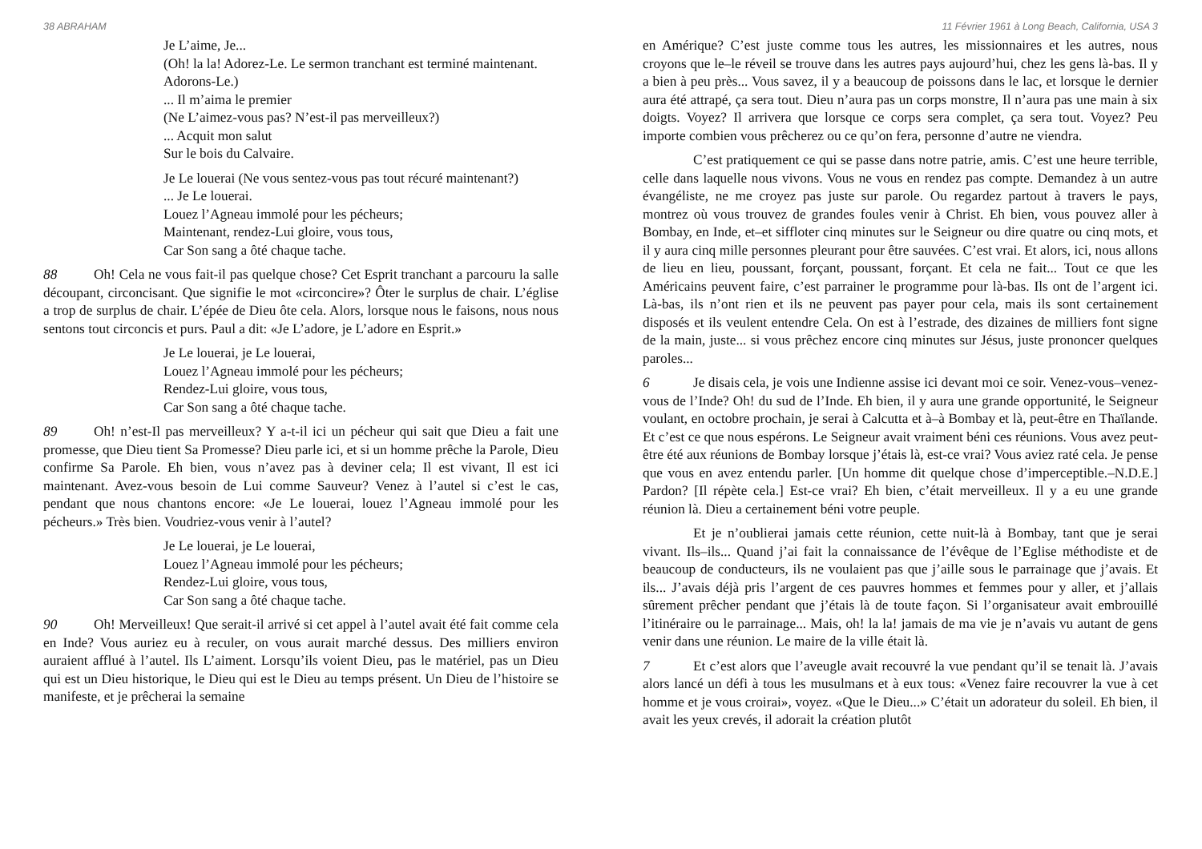38 ABRAHAM
Je L’aime, Je...
(Oh! la la! Adorez-Le. Le sermon tranchant est terminé maintenant. Adorons-Le.)
... Il m’aima le premier
(Ne L’aimez-vous pas? N’est-il pas merveilleux?)
... Acquit mon salut
Sur le bois du Calvaire.
Je Le louerai (Ne vous sentez-vous pas tout récuré maintenant?)
... Je Le louerai.
Louez l’Agneau immolé pour les pécheurs;
Maintenant, rendez-Lui gloire, vous tous,
Car Son sang a ôté chaque tache.
88 Oh! Cela ne vous fait-il pas quelque chose? Cet Esprit tranchant a parcouru la salle découpant, circoncisant. Que signifie le mot «circoncire»? Ôter le surplus de chair. L’église a trop de surplus de chair. L’épée de Dieu ôte cela. Alors, lorsque nous le faisons, nous nous sentons tout circoncis et purs. Paul a dit: «Je L’adore, je L’adore en Esprit.»
Je Le louerai, je Le louerai,
Louez l’Agneau immolé pour les pécheurs;
Rendez-Lui gloire, vous tous,
Car Son sang a ôté chaque tache.
89 Oh! n’est-Il pas merveilleux? Y a-t-il ici un pécheur qui sait que Dieu a fait une promesse, que Dieu tient Sa Promesse? Dieu parle ici, et si un homme prêche la Parole, Dieu confirme Sa Parole. Eh bien, vous n’avez pas à deviner cela; Il est vivant, Il est ici maintenant. Avez-vous besoin de Lui comme Sauveur? Venez à l’autel si c’est le cas, pendant que nous chantons encore: «Je Le louerai, louez l’Agneau immolé pour les pécheurs.» Très bien. Voudriez-vous venir à l’autel?
Je Le louerai, je Le louerai,
Louez l’Agneau immolé pour les pécheurs;
Rendez-Lui gloire, vous tous,
Car Son sang a ôté chaque tache.
90 Oh! Merveilleux! Que serait-il arrivé si cet appel à l’autel avait été fait comme cela en Inde? Vous auriez eu à reculer, on vous aurait marché dessus. Des milliers environ auraient afflué à l’autel. Ils L’aiment. Lorsqu’ils voient Dieu, pas le matériel, pas un Dieu qui est un Dieu historique, le Dieu qui est le Dieu au temps présent. Un Dieu de l’histoire se manifeste, et je prêcherai la semaine
11 Février 1961 à Long Beach, California, USA 3
en Amérique? C’est juste comme tous les autres, les missionnaires et les autres, nous croyons que le–le réveil se trouve dans les autres pays aujourd’hui, chez les gens là-bas. Il y a bien à peu près... Vous savez, il y a beaucoup de poissons dans le lac, et lorsque le dernier aura été attrapé, ça sera tout. Dieu n’aura pas un corps monstre, Il n’aura pas une main à six doigts. Voyez? Il arrivera que lorsque ce corps sera complet, ça sera tout. Voyez? Peu importe combien vous prêcherez ou ce qu’on fera, personne d’autre ne viendra.
C’est pratiquement ce qui se passe dans notre patrie, amis. C’est une heure terrible, celle dans laquelle nous vivons. Vous ne vous en rendez pas compte. Demandez à un autre évangéliste, ne me croyez pas juste sur parole. Ou regardez partout à travers le pays, montrez où vous trouvez de grandes foules venir à Christ. Eh bien, vous pouvez aller à Bombay, en Inde, et–et siffloter cinq minutes sur le Seigneur ou dire quatre ou cinq mots, et il y aura cinq mille personnes pleurant pour être sauvées. C’est vrai. Et alors, ici, nous allons de lieu en lieu, poussant, forçant, poussant, forçant. Et cela ne fait... Tout ce que les Américains peuvent faire, c’est parrainer le programme pour là-bas. Ils ont de l’argent ici. Là-bas, ils n’ont rien et ils ne peuvent pas payer pour cela, mais ils sont certainement disposés et ils veulent entendre Cela. On est à l’estrade, des dizaines de milliers font signe de la main, juste... si vous prêchez encore cinq minutes sur Jésus, juste prononcer quelques paroles...
6 Je disais cela, je vois une Indienne assise ici devant moi ce soir. Venez-vous–venez-vous de l’Inde? Oh! du sud de l’Inde. Eh bien, il y aura une grande opportunité, le Seigneur voulant, en octobre prochain, je serai à Calcutta et à–à Bombay et là, peut-être en Thaïlande. Et c’est ce que nous espérons. Le Seigneur avait vraiment béni ces réunions. Vous avez peut-être été aux réunions de Bombay lorsque j’étais là, est-ce vrai? Vous aviez raté cela. Je pense que vous en avez entendu parler. [Un homme dit quelque chose d’imperceptible.–N.D.E.] Pardon? [Il répète cela.] Est-ce vrai? Eh bien, c’était merveilleux. Il y a eu une grande réunion là. Dieu a certainement béni votre peuple.
Et je n’oublierai jamais cette réunion, cette nuit-là à Bombay, tant que je serai vivant. Ils–ils... Quand j’ai fait la connaissance de l’évêque de l’Eglise méthodiste et de beaucoup de conducteurs, ils ne voulaient pas que j’aille sous le parrainage que j’avais. Et ils... J’avais déjà pris l’argent de ces pauvres hommes et femmes pour y aller, et j’allais sûrement prêcher pendant que j’étais là de toute façon. Si l’organisateur avait embrouillé l’itinéraire ou le parrainage... Mais, oh! la la! jamais de ma vie je n’avais vu autant de gens venir dans une réunion. Le maire de la ville était là.
7 Et c’est alors que l’aveugle avait recouvré la vue pendant qu’il se tenait là. J’avais alors lancé un défi à tous les musulmans et à eux tous: «Venez faire recouvrer la vue à cet homme et je vous croirai», voyez. «Que le Dieu...» C’était un adorateur du soleil. Eh bien, il avait les yeux crevés, il adorait la création plutôt